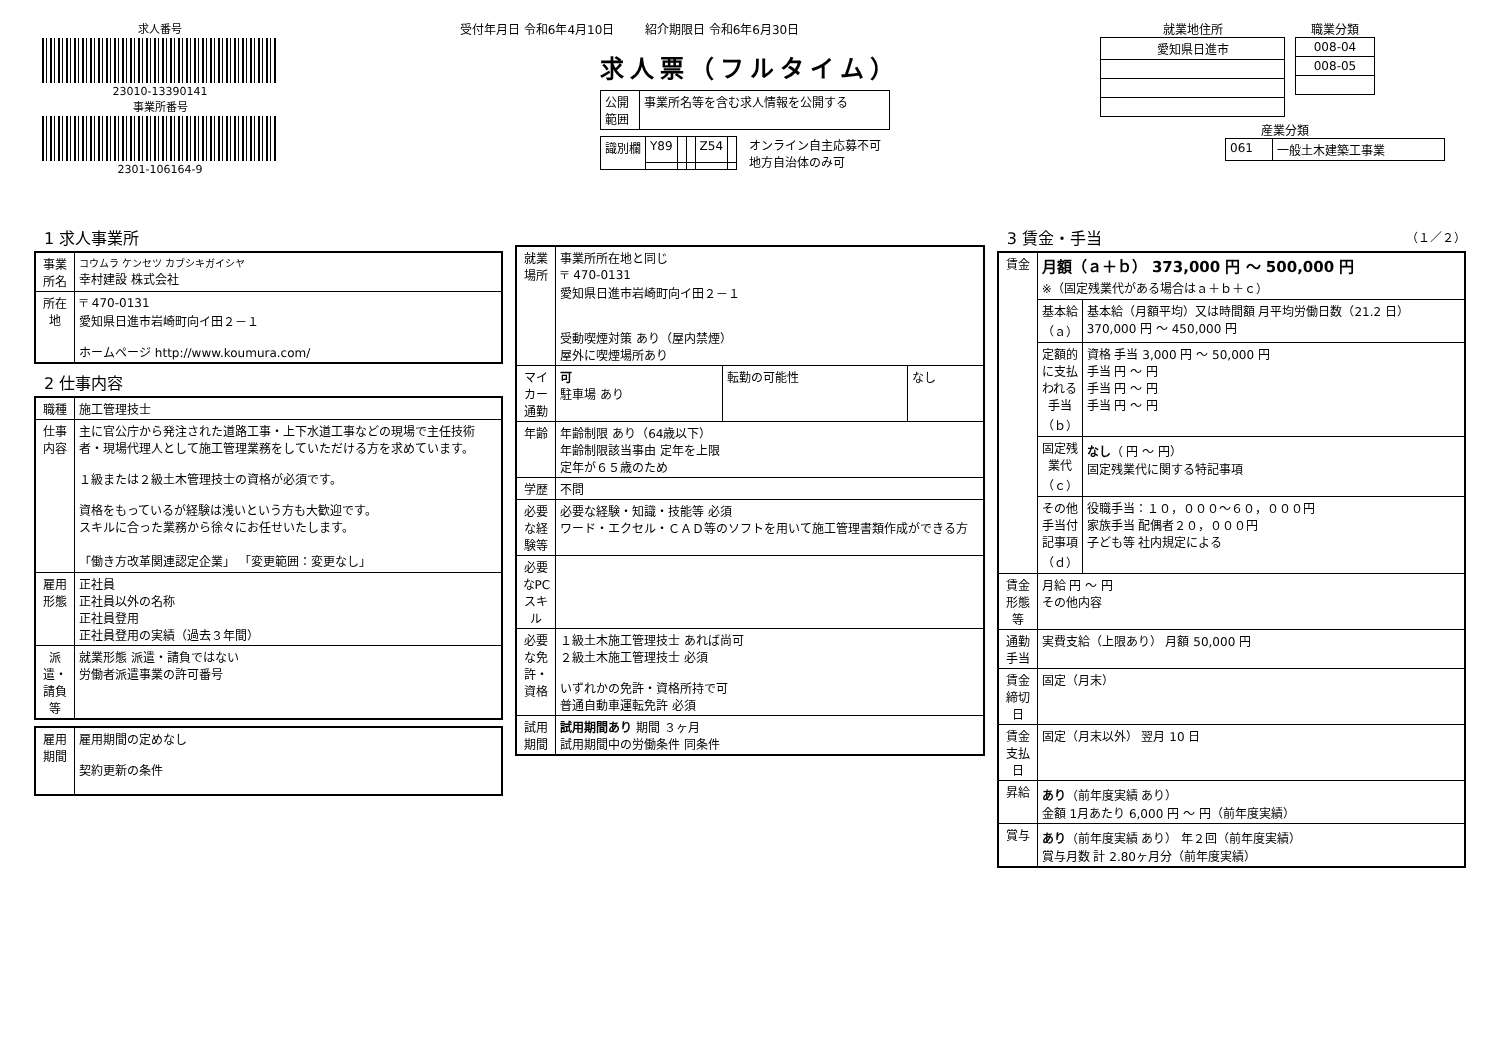求人番号
23010-13390141
事業所番号
2301-106164-9
受付年月日 令和6年4月10日 紹介期限日 令和6年6月30日
求人票（フルタイム）
| 公開 範囲 | 事業所名等を含む求人情報を公開する |
| 識別欄 | Y89 | | | Z54 | |
オンライン自主応募不可
地方自治体のみ可
就業地住所
| 愛知県日進市 |
職業分類
| 008-04 |
| 008-05 |
産業分類
| 061 | 一般土木建築工事業 |
1 求人事業所
| 事業所名 | コウムラ ケンセツ カブシキガイシヤ 幸村建設 株式会社 |
| 所在地 | 〒 470-0131 愛知県日進市岩崎町向イ田２－１ ホームページ http://www.koumura.com/ |
2 仕事内容
| 職種 | 施工管理技士 |
| 仕事内容 | 主に官公庁から発注された道路工事・上下水道工事などの現場で主任技術者・現場代理人として施工管理業務をしていただける方を求めています。 １級または２級土木管理技士の資格が必須です。 資格をもっているが経験は浅いという方も大歓迎です。 スキルに合った業務から徐々にお任せいたします。 「働き方改革関連認定企業」 「変更範囲：変更なし」 |
| 雇用形態 | 正社員 正社員以外の名称 正社員登用 正社員登用の実績（過去３年間） |
| 派遣・請負等 | 就業形態 派遣・請負ではない 労働者派遣事業の許可番号 |
| 雇用期間 | 雇用期間の定めなし 契約更新の条件 |
| 就業場所 | 事業所所在地と同じ 〒 470-0131 愛知県日進市岩崎町向イ田２－１ 受動喫煙対策 あり（屋内禁煙） 屋外に喫煙場所あり | | |
| マイカー通勤 | 可 駐車場 あり | 転勤の可能性 | なし |
| 年齢 | 年齢制限 あり（64歳以下） 年齢制限該当事由 定年を上限 定年が６５歳のため | | |
| 学歴 | 不問 | | |
| 必要な経験等 | 必要な経験・知識・技能等 必須 ワード・エクセル・ＣＡＤ等のソフトを用いて施工管理書類作成ができる方 | | |
| 必要なPCスキル | | | |
| 必要な免許・資格 | １級土木施工管理技士 あれば尚可 ２級土木施工管理技士 必須 いずれかの免許・資格所持で可 普通自動車運転免許 必須 | | |
| 試用期間 | 試用期間あり 期間 ３ヶ月 試用期間中の労働条件 同条件 | | |
3 賃金・手当 （１／２）
| 賃金 | 月額（ａ＋ｂ） 373,000 円 ～ 500,000 円 ※（固定残業代がある場合はａ＋ｂ＋ｃ） | |
| | 基本給（ａ） | 基本給（月額平均）又は時間額 月平均労働日数（21.2 日） 370,000 円 ～ 450,000 円 |
| | 定額的に支払われる手当（ｂ） | 資格 手当 3,000 円 ～ 50,000 円 手当 円 ～ 円 手当 円 ～ 円 手当 円 ～ 円 |
| | 固定残業代（ｃ） | なし （ 円 ～ 円） 固定残業代に関する特記事項 |
| | その他手当付記事項（ｄ） | 役職手当：１０，０００～６０，０００円 家族手当 配偶者２０，０００円 子ども等 社内規定による |
| 賃金形態等 | 月給 円 ～ 円 その他内容 | |
| 通勤手当 | 実費支給（上限あり） 月額 50,000 円 | |
| 賃金締切日 | 固定（月末） | |
| 賃金支払日 | 固定（月末以外） 翌月 10 日 | |
| 昇給 | あり （前年度実績 あり） 金額 1月あたり 6,000 円 ～ 円（前年度実績） | |
| 賞与 | あり （前年度実績 あり） 年２回（前年度実績） 賞与月数 計 2.80ヶ月分（前年度実績） | |